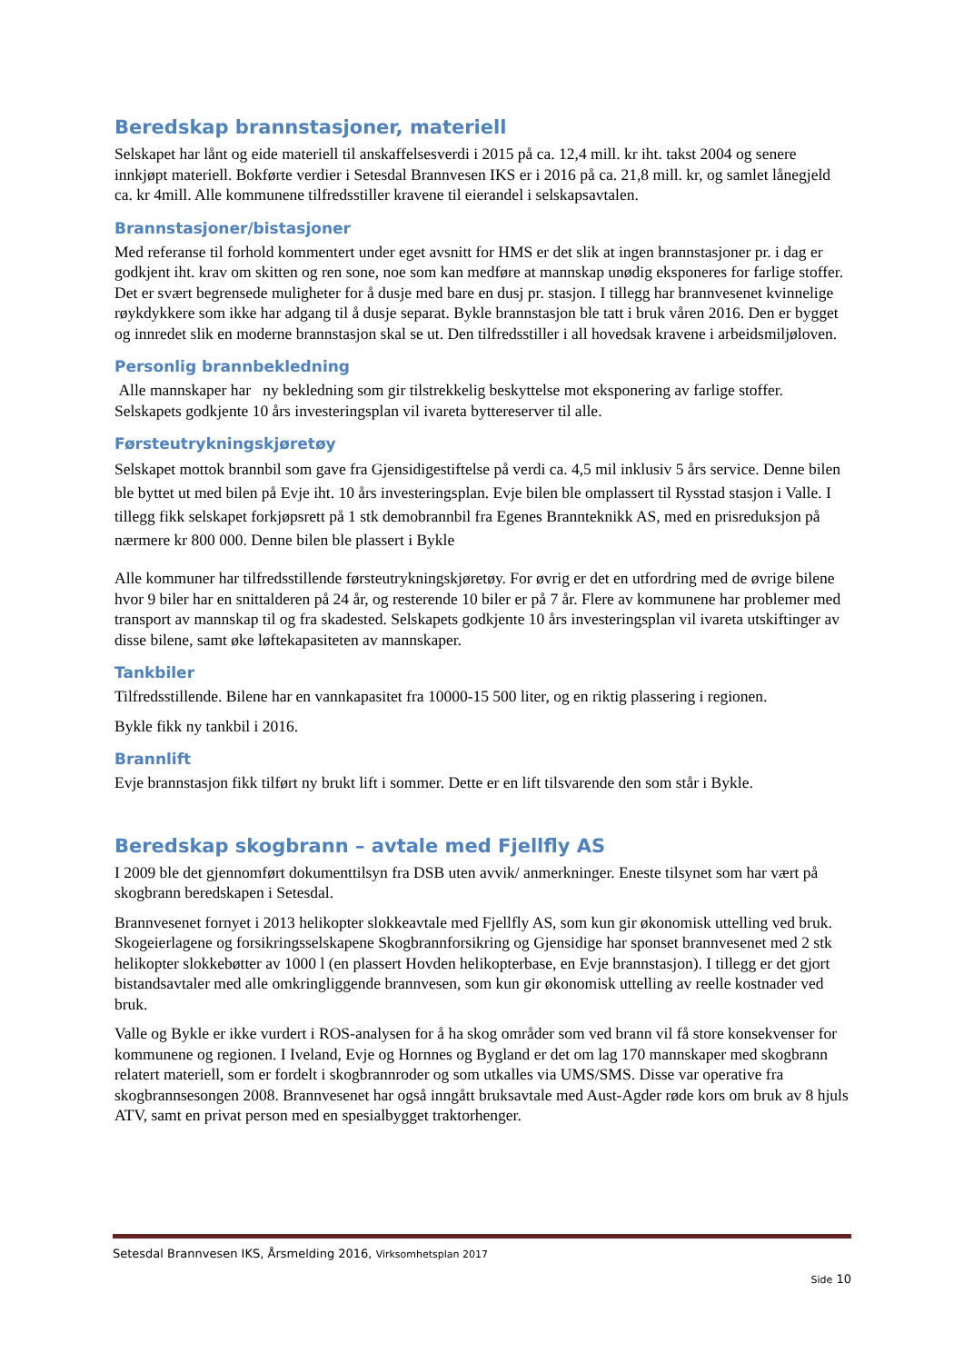Beredskap brannstasjoner, materiell
Selskapet har lånt og eide materiell til anskaffelsesverdi i 2015 på ca. 12,4 mill. kr iht. takst 2004 og senere innkjøpt materiell. Bokførte verdier i Setesdal Brannvesen IKS er i 2016 på ca. 21,8 mill. kr, og samlet lånegjeld ca. kr 4mill. Alle kommunene tilfredsstiller kravene til eierandel i selskapsavtalen.
Brannstasjoner/bistasjoner
Med referanse til forhold kommentert under eget avsnitt for HMS er det slik at ingen brannstasjoner pr. i dag er godkjent iht. krav om skitten og ren sone, noe som kan medføre at mannskap unødig eksponeres for farlige stoffer. Det er svært begrensede muligheter for å dusje med bare en dusj pr. stasjon. I tillegg har brannvesenet kvinnelige røykdykkere som ikke har adgang til å dusje separat. Bykle brannstasjon ble tatt i bruk våren 2016. Den er bygget og innredet slik en moderne brannstasjon skal se ut. Den tilfredsstiller i all hovedsak kravene i arbeidsmiljøloven.
Personlig brannbekledning
Alle mannskaper har ny bekledning som gir tilstrekkelig beskyttelse mot eksponering av farlige stoffer. Selskapets godkjente 10 års investeringsplan vil ivareta byttereserver til alle.
Førsteutrykningskjøretøy
Selskapet mottok brannbil som gave fra Gjensidigestiftelse på verdi ca. 4,5 mil inklusiv 5 års service. Denne bilen ble byttet ut med bilen på Evje iht. 10 års investeringsplan. Evje bilen ble omplassert til Rysstad stasjon i Valle. I tillegg fikk selskapet forkjøpsrett på 1 stk demobrannbil fra Egenes Brannteknikk AS, med en prisreduksjon på nærmere kr 800 000. Denne bilen ble plassert i Bykle
Alle kommuner har tilfredsstillende førsteutrykningskjøretøy. For øvrig er det en utfordring med de øvrige bilene hvor 9 biler har en snittalderen på 24 år, og resterende 10 biler er på 7 år. Flere av kommunene har problemer med transport av mannskap til og fra skadested. Selskapets godkjente 10 års investeringsplan vil ivareta utskiftinger av disse bilene, samt øke løftekapasiteten av mannskaper.
Tankbiler
Tilfredsstillende. Bilene har en vannkapasitet fra 10000-15 500 liter, og en riktig plassering i regionen.
Bykle fikk ny tankbil i 2016.
Brannlift
Evje brannstasjon fikk tilført ny brukt lift i sommer. Dette er en lift tilsvarende den som står i Bykle.
Beredskap skogbrann – avtale med Fjellfly AS
I 2009 ble det gjennomført dokumenttilsyn fra DSB uten avvik/ anmerkninger. Eneste tilsynet som har vært på skogbrann beredskapen i Setesdal.
Brannvesenet fornyet i 2013 helikopter slokkeavtale med Fjellfly AS, som kun gir økonomisk uttelling ved bruk. Skogeierlagene og forsikringsselskapene Skogbrannforsikring og Gjensidige har sponset brannvesenet med 2 stk helikopter slokkebøtter av 1000 l (en plassert Hovden helikopterbase, en Evje brannstasjon). I tillegg er det gjort bistandsavtaler med alle omkringliggende brannvesen, som kun gir økonomisk uttelling av reelle kostnader ved bruk.
Valle og Bykle er ikke vurdert i ROS-analysen for å ha skog områder som ved brann vil få store konsekvenser for kommunene og regionen. I Iveland, Evje og Hornnes og Bygland er det om lag 170 mannskaper med skogbrann relatert materiell, som er fordelt i skogbrannroder og som utkalles via UMS/SMS. Disse var operative fra skogbrannsesongen 2008. Brannvesenet har også inngått bruksavtale med Aust-Agder røde kors om bruk av 8 hjuls ATV, samt en privat person med en spesialbygget traktorhenger.
Setesdal Brannvesen IKS, Årsmelding 2016, Virksomhetsplan 2017
Side 10